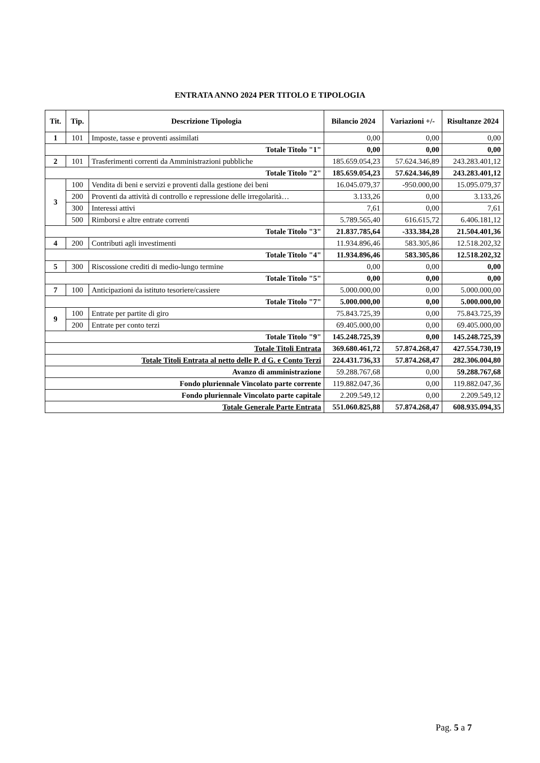ENTRATA ANNO 2024 PER TITOLO E TIPOLOGIA
| Tit. | Tip. | Descrizione Tipologia | Bilancio 2024 | Variazioni +/- | Risultanze 2024 |
| --- | --- | --- | --- | --- | --- |
| 1 | 101 | Imposte, tasse e proventi assimilati | 0,00 | 0,00 | 0,00 |
| Totale Titolo "1" | | | 0,00 | 0,00 | 0,00 |
| 2 | 101 | Trasferimenti correnti da Amministrazioni pubbliche | 185.659.054,23 | 57.624.346,89 | 243.283.401,12 |
| Totale Titolo "2" | | | 185.659.054,23 | 57.624.346,89 | 243.283.401,12 |
| 3 | 100 | Vendita di beni e servizi e proventi dalla gestione dei beni | 16.045.079,37 | -950.000,00 | 15.095.079,37 |
| | 200 | Proventi da attività di controllo e repressione delle irregolarità… | 3.133,26 | 0,00 | 3.133,26 |
| | 300 | Interessi attivi | 7,61 | 0,00 | 7,61 |
| | 500 | Rimborsi e altre entrate correnti | 5.789.565,40 | 616.615,72 | 6.406.181,12 |
| Totale Titolo "3" | | | 21.837.785,64 | -333.384,28 | 21.504.401,36 |
| 4 | 200 | Contributi agli investimenti | 11.934.896,46 | 583.305,86 | 12.518.202,32 |
| Totale Titolo "4" | | | 11.934.896,46 | 583.305,86 | 12.518.202,32 |
| 5 | 300 | Riscossione crediti di medio-lungo termine | 0,00 | 0,00 | 0,00 |
| Totale Titolo "5" | | | 0,00 | 0,00 | 0,00 |
| 7 | 100 | Anticipazioni da istituto tesoriere/cassiere | 5.000.000,00 | 0,00 | 5.000.000,00 |
| Totale Titolo "7" | | | 5.000.000,00 | 0,00 | 5.000.000,00 |
| 9 | 100 | Entrate per partite di giro | 75.843.725,39 | 0,00 | 75.843.725,39 |
| | 200 | Entrate per conto terzi | 69.405.000,00 | 0,00 | 69.405.000,00 |
| Totale Titolo "9" | | | 145.248.725,39 | 0,00 | 145.248.725,39 |
| Totale Titoli Entrata | | | 369.680.461,72 | 57.874.268,47 | 427.554.730,19 |
| Totale Titoli Entrata al netto delle P. d G. e Conto Terzi | | | 224.431.736,33 | 57.874.268,47 | 282.306.004,80 |
| Avanzo di amministrazione | | | 59.288.767,68 | 0,00 | 59.288.767,68 |
| Fondo pluriennale Vincolato parte corrente | | | 119.882.047,36 | 0,00 | 119.882.047,36 |
| Fondo pluriennale Vincolato parte capitale | | | 2.209.549,12 | 0,00 | 2.209.549,12 |
| Totale Generale Parte Entrata | | | 551.060.825,88 | 57.874.268,47 | 608.935.094,35 |
Pag. 5 a 7